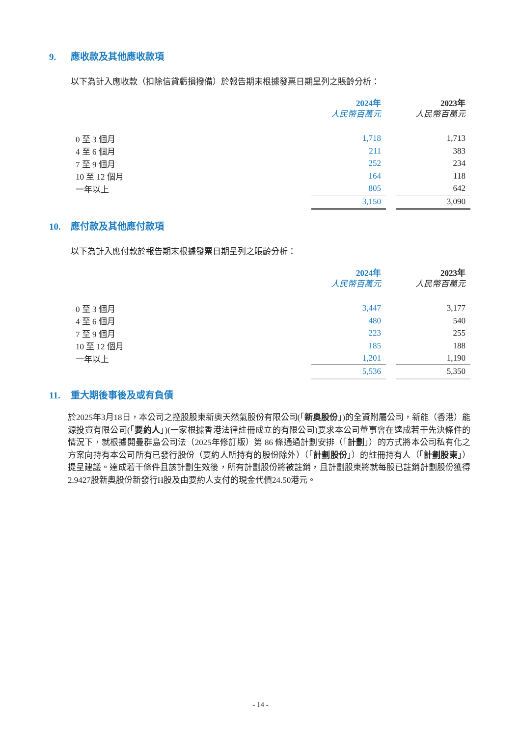9. 應收款及其他應收款項
以下為計入應收款（扣除信貸虧損撥備）於報告期末根據發票日期呈列之賬齡分析：
| | 2024年 人民幣百萬元 | | 2023年 人民幣百萬元 |
| --- | --- | --- | --- |
| 0 至 3 個月 | 1,718 | | 1,713 |
| 4 至 6 個月 | 211 | | 383 |
| 7 至 9 個月 | 252 | | 234 |
| 10 至 12 個月 | 164 | | 118 |
| 一年以上 | 805 | | 642 |
| | 3,150 | | 3,090 |
10. 應付款及其他應付款項
以下為計入應付款於報告期末根據發票日期呈列之賬齡分析：
| | 2024年 人民幣百萬元 | | 2023年 人民幣百萬元 |
| --- | --- | --- | --- |
| 0 至 3 個月 | 3,447 | | 3,177 |
| 4 至 6 個月 | 480 | | 540 |
| 7 至 9 個月 | 223 | | 255 |
| 10 至 12 個月 | 185 | | 188 |
| 一年以上 | 1,201 | | 1,190 |
| | 5,536 | | 5,350 |
11. 重大期後事後及或有負債
於2025年3月18日，本公司之控股股東新奧天然氣股份有限公司(「新奧股份」)的全資附屬公司，新能（香港）能源投資有限公司(「要約人」)(一家根據香港法律註冊成立的有限公司)要求本公司董事會在達成若干先決條件的情況下，就根據開曼群島公司法（2025年修訂版）第 86 條通過計劃安排（「計劃」）的方式將本公司私有化之方案向持有本公司所有已發行股份（要約人所持有的股份除外）（「計劃股份」）的註冊持有人（「計劃股東」）提呈建議。達成若干條件且該計劃生效後，所有計劃股份將被註銷，且計劃股東將就每股已註銷計劃股份獲得2.9427股新奧股份新發行H股及由要約人支付的現金代價24.50港元。
- 14 -